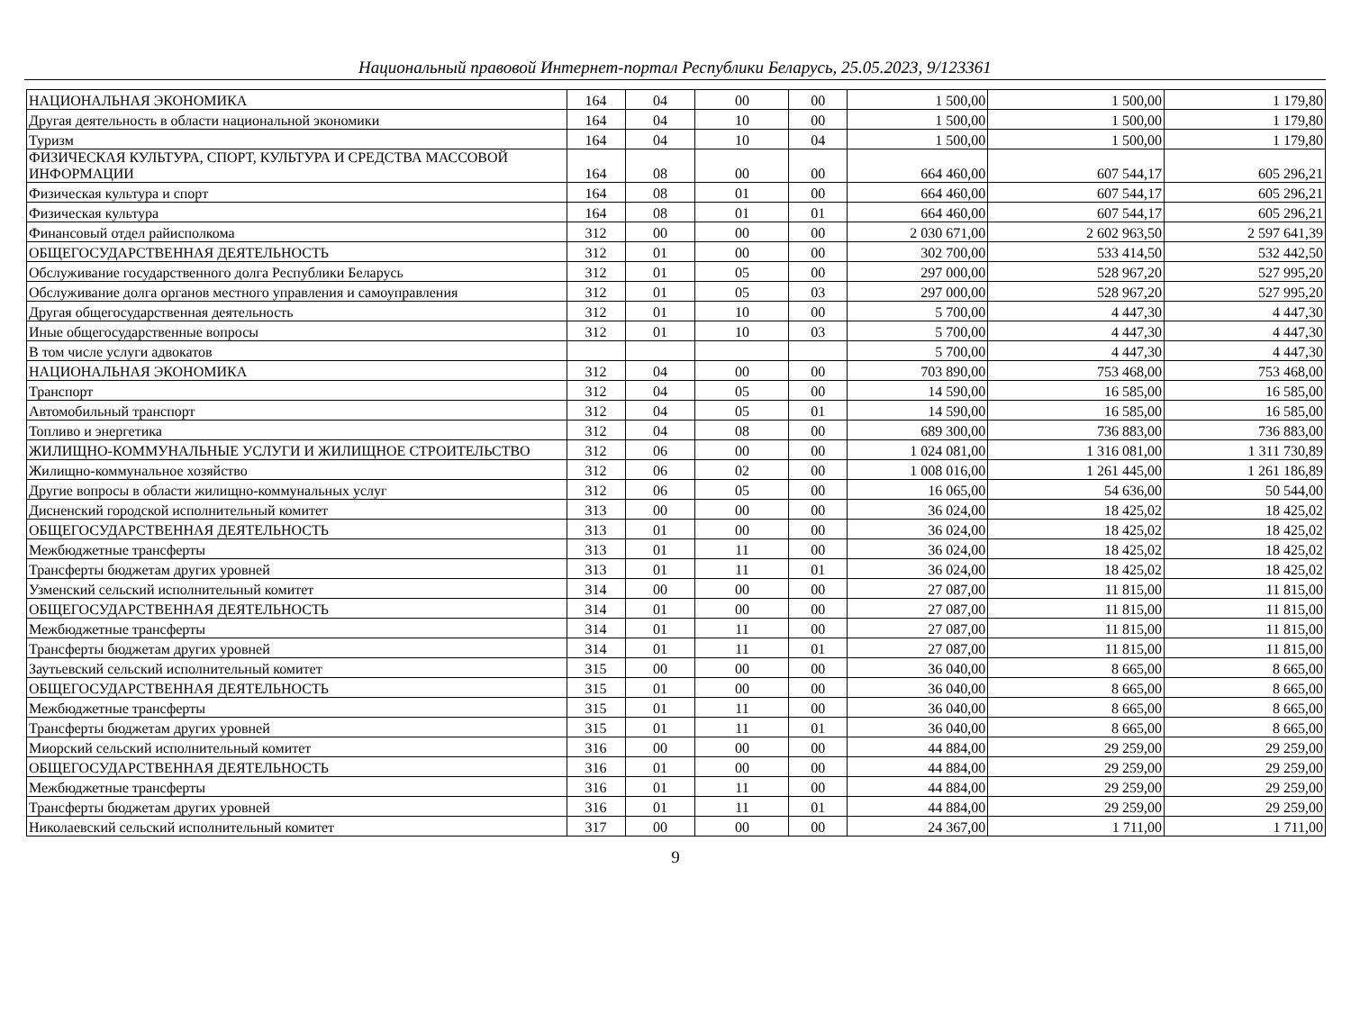Национальный правовой Интернет-портал Республики Беларусь, 25.05.2023, 9/123361
| НАЦИОНАЛЬНАЯ ЭКОНОМИКА | 164 | 04 | 00 | 00 | 1 500,00 | 1 500,00 | 1 179,80 |
| Другая деятельность в области национальной экономики | 164 | 04 | 10 | 00 | 1 500,00 | 1 500,00 | 1 179,80 |
| Туризм | 164 | 04 | 10 | 04 | 1 500,00 | 1 500,00 | 1 179,80 |
| ФИЗИЧЕСКАЯ КУЛЬТУРА, СПОРТ, КУЛЬТУРА И СРЕДСТВА МАССОВОЙ ИНФОРМАЦИИ | 164 | 08 | 00 | 00 | 664 460,00 | 607 544,17 | 605 296,21 |
| Физическая культура и спорт | 164 | 08 | 01 | 00 | 664 460,00 | 607 544,17 | 605 296,21 |
| Физическая культура | 164 | 08 | 01 | 01 | 664 460,00 | 607 544,17 | 605 296,21 |
| Финансовый отдел райисполкома | 312 | 00 | 00 | 00 | 2 030 671,00 | 2 602 963,50 | 2 597 641,39 |
| ОБЩЕГОСУДАРСТВЕННАЯ ДЕЯТЕЛЬНОСТЬ | 312 | 01 | 00 | 00 | 302 700,00 | 533 414,50 | 532 442,50 |
| Обслуживание государственного долга Республики Беларусь | 312 | 01 | 05 | 00 | 297 000,00 | 528 967,20 | 527 995,20 |
| Обслуживание долга органов местного управления и самоуправления | 312 | 01 | 05 | 03 | 297 000,00 | 528 967,20 | 527 995,20 |
| Другая общегосударственная деятельность | 312 | 01 | 10 | 00 | 5 700,00 | 4 447,30 | 4 447,30 |
| Иные общегосударственные вопросы | 312 | 01 | 10 | 03 | 5 700,00 | 4 447,30 | 4 447,30 |
| В том числе услуги адвокатов | | | | | 5 700,00 | 4 447,30 | 4 447,30 |
| НАЦИОНАЛЬНАЯ ЭКОНОМИКА | 312 | 04 | 00 | 00 | 703 890,00 | 753 468,00 | 753 468,00 |
| Транспорт | 312 | 04 | 05 | 00 | 14 590,00 | 16 585,00 | 16 585,00 |
| Автомобильный транспорт | 312 | 04 | 05 | 01 | 14 590,00 | 16 585,00 | 16 585,00 |
| Топливо и энергетика | 312 | 04 | 08 | 00 | 689 300,00 | 736 883,00 | 736 883,00 |
| ЖИЛИЩНО-КОММУНАЛЬНЫЕ УСЛУГИ И ЖИЛИЩНОЕ СТРОИТЕЛЬСТВО | 312 | 06 | 00 | 00 | 1 024 081,00 | 1 316 081,00 | 1 311 730,89 |
| Жилищно-коммунальное хозяйство | 312 | 06 | 02 | 00 | 1 008 016,00 | 1 261 445,00 | 1 261 186,89 |
| Другие вопросы в области жилищно-коммунальных услуг | 312 | 06 | 05 | 00 | 16 065,00 | 54 636,00 | 50 544,00 |
| Дисненский городской исполнительный комитет | 313 | 00 | 00 | 00 | 36 024,00 | 18 425,02 | 18 425,02 |
| ОБЩЕГОСУДАРСТВЕННАЯ ДЕЯТЕЛЬНОСТЬ | 313 | 01 | 00 | 00 | 36 024,00 | 18 425,02 | 18 425,02 |
| Межбюджетные трансферты | 313 | 01 | 11 | 00 | 36 024,00 | 18 425,02 | 18 425,02 |
| Трансферты бюджетам других уровней | 313 | 01 | 11 | 01 | 36 024,00 | 18 425,02 | 18 425,02 |
| Узменский сельский исполнительный комитет | 314 | 00 | 00 | 00 | 27 087,00 | 11 815,00 | 11 815,00 |
| ОБЩЕГОСУДАРСТВЕННАЯ ДЕЯТЕЛЬНОСТЬ | 314 | 01 | 00 | 00 | 27 087,00 | 11 815,00 | 11 815,00 |
| Межбюджетные трансферты | 314 | 01 | 11 | 00 | 27 087,00 | 11 815,00 | 11 815,00 |
| Трансферты бюджетам других уровней | 314 | 01 | 11 | 01 | 27 087,00 | 11 815,00 | 11 815,00 |
| Заутьевский сельский исполнительный комитет | 315 | 00 | 00 | 00 | 36 040,00 | 8 665,00 | 8 665,00 |
| ОБЩЕГОСУДАРСТВЕННАЯ ДЕЯТЕЛЬНОСТЬ | 315 | 01 | 00 | 00 | 36 040,00 | 8 665,00 | 8 665,00 |
| Межбюджетные трансферты | 315 | 01 | 11 | 00 | 36 040,00 | 8 665,00 | 8 665,00 |
| Трансферты бюджетам других уровней | 315 | 01 | 11 | 01 | 36 040,00 | 8 665,00 | 8 665,00 |
| Миорский сельский исполнительный комитет | 316 | 00 | 00 | 00 | 44 884,00 | 29 259,00 | 29 259,00 |
| ОБЩЕГОСУДАРСТВЕННАЯ ДЕЯТЕЛЬНОСТЬ | 316 | 01 | 00 | 00 | 44 884,00 | 29 259,00 | 29 259,00 |
| Межбюджетные трансферты | 316 | 01 | 11 | 00 | 44 884,00 | 29 259,00 | 29 259,00 |
| Трансферты бюджетам других уровней | 316 | 01 | 11 | 01 | 44 884,00 | 29 259,00 | 29 259,00 |
| Николаевский сельский исполнительный комитет | 317 | 00 | 00 | 00 | 24 367,00 | 1 711,00 | 1 711,00 |
9